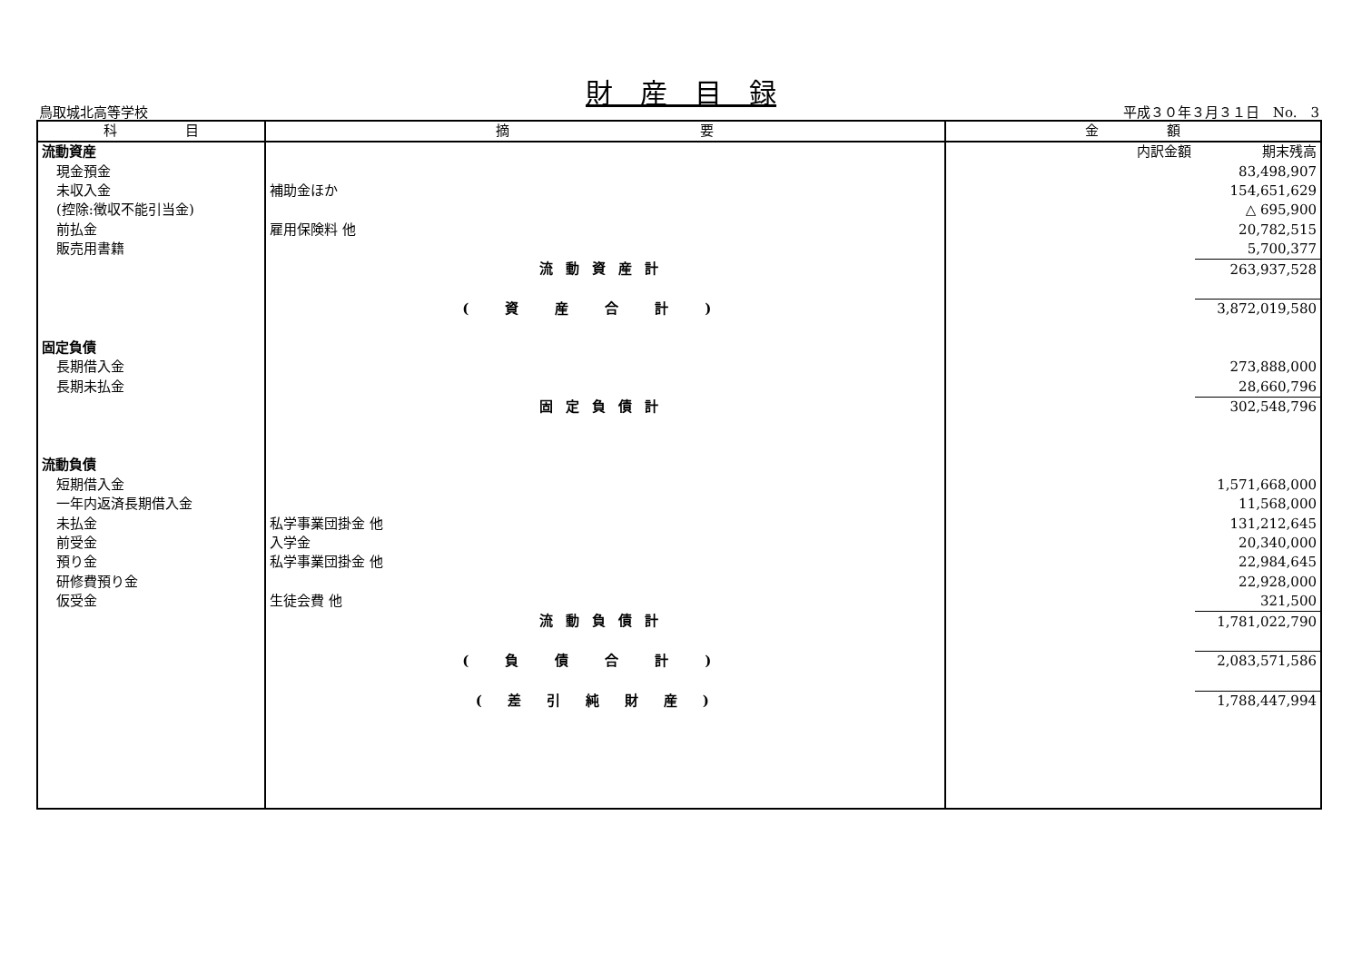財　産　目　録
鳥取城北高等学校 平成３０年３月３１日　No.　3
| 科 目 | 摘 要 | 金 額 | |
| --- | --- | --- | --- |
| 流動資産 | | 内訳金額 | 期末残高 |
| 現金預金 | | | 83,498,907 |
| 未収入金 | 補助金ほか | | 154,651,629 |
| (控除:徴収不能引当金) | | | △ 695,900 |
| 前払金 | 雇用保険料 他 | | 20,782,515 |
| 販売用書籍 | | | 5,700,377 |
| | 流動資産計 | | 263,937,528 |
| | (資産合計) | | 3,872,019,580 |
| 固定負債 | | | |
| 長期借入金 | | | 273,888,000 |
| 長期未払金 | | | 28,660,796 |
| | 固定負債計 | | 302,548,796 |
| 流動負債 | | | |
| 短期借入金 | | | 1,571,668,000 |
| 一年内返済長期借入金 | | | 11,568,000 |
| 未払金 | 私学事業団掛金 他 | | 131,212,645 |
| 前受金 | 入学金 | | 20,340,000 |
| 預り金 | 私学事業団掛金 他 | | 22,984,645 |
| 研修費預り金 | | | 22,928,000 |
| 仮受金 | 生徒会費 他 | | 321,500 |
| | 流動負債計 | | 1,781,022,790 |
| | (負債合計) | | 2,083,571,586 |
| | (差引純財産) | | 1,788,447,994 |